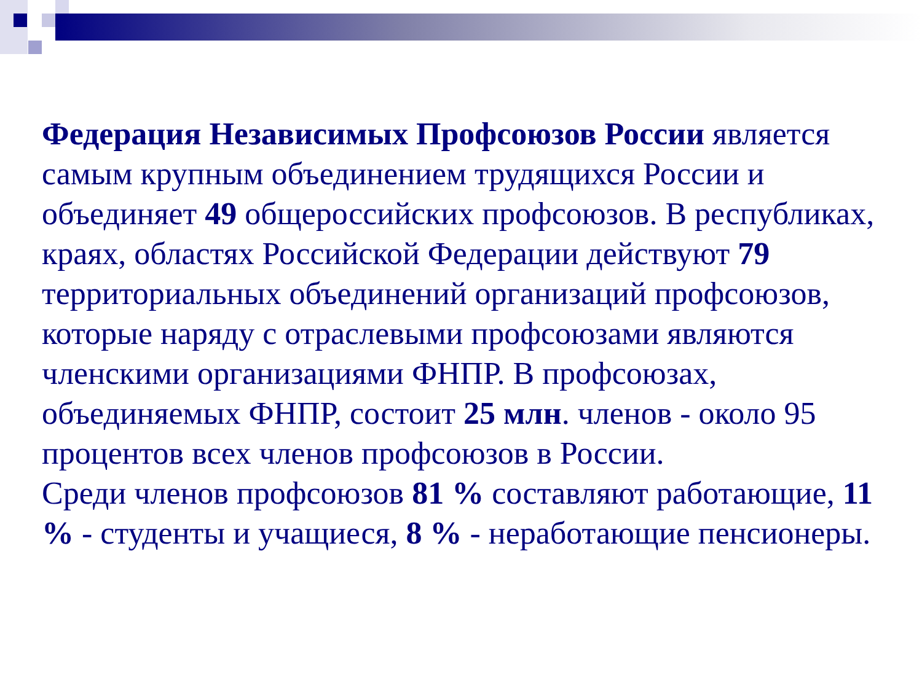Федерация Независимых Профсоюзов России является самым крупным объединением трудящихся России и объединяет 49 общероссийских профсоюзов. В республиках, краях, областях Российской Федерации действуют 79 территориальных объединений организаций профсоюзов, которые наряду с отраслевыми профсоюзами являются членскими организациями ФНПР. В профсоюзах, объединяемых ФНПР, состоит 25 млн. членов - около 95 процентов всех членов профсоюзов в России.
Среди членов профсоюзов 81 % составляют работающие, 11 % - студенты и учащиеся, 8 % - неработающие пенсионеры.